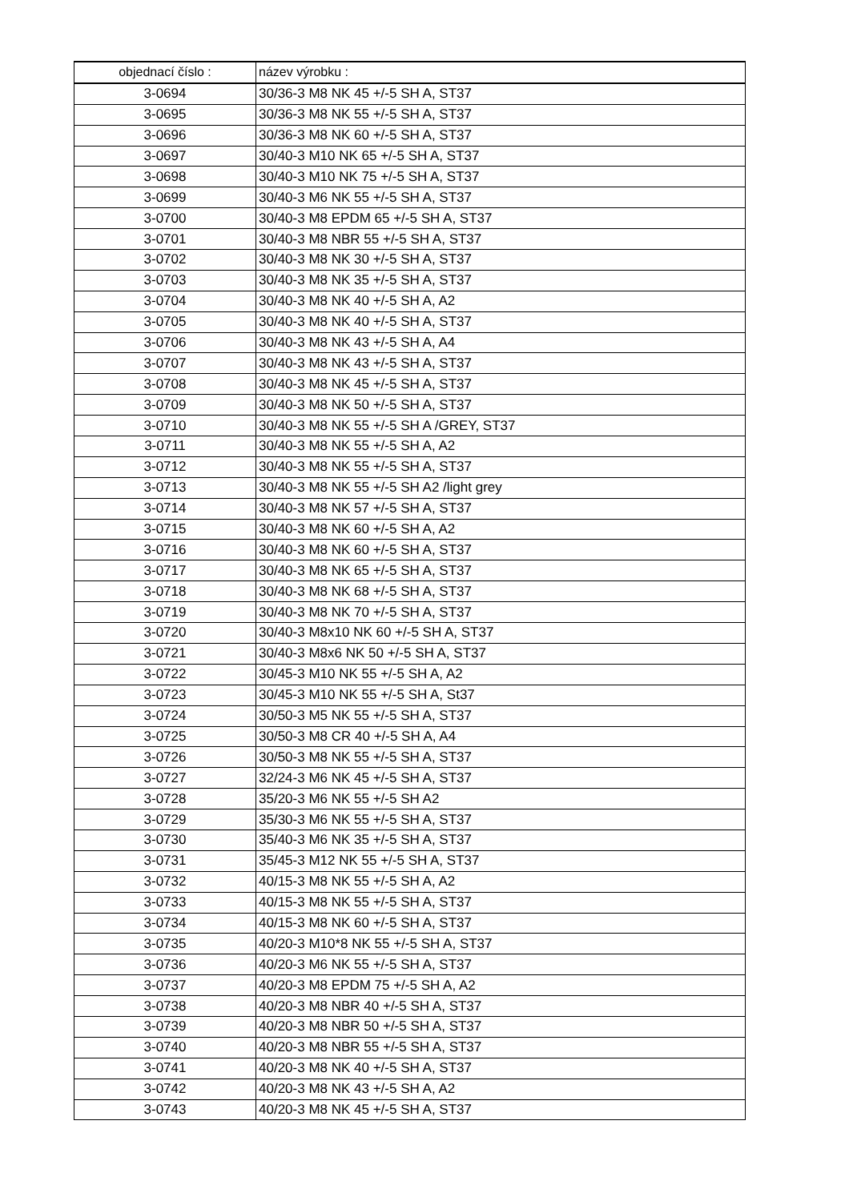| objednací číslo : | název výrobku : |
| --- | --- |
| 3-0694 | 30/36-3 M8 NK 45 +/-5 SH A, ST37 |
| 3-0695 | 30/36-3 M8 NK 55 +/-5 SH A, ST37 |
| 3-0696 | 30/36-3 M8 NK 60 +/-5 SH A, ST37 |
| 3-0697 | 30/40-3 M10 NK 65 +/-5 SH A, ST37 |
| 3-0698 | 30/40-3 M10 NK 75 +/-5 SH A, ST37 |
| 3-0699 | 30/40-3 M6 NK 55 +/-5 SH A, ST37 |
| 3-0700 | 30/40-3 M8 EPDM 65 +/-5 SH A, ST37 |
| 3-0701 | 30/40-3 M8 NBR 55 +/-5 SH A, ST37 |
| 3-0702 | 30/40-3 M8 NK 30 +/-5 SH A, ST37 |
| 3-0703 | 30/40-3 M8 NK 35 +/-5 SH A, ST37 |
| 3-0704 | 30/40-3 M8 NK 40 +/-5 SH A, A2 |
| 3-0705 | 30/40-3 M8 NK 40 +/-5 SH A, ST37 |
| 3-0706 | 30/40-3 M8 NK 43 +/-5 SH A, A4 |
| 3-0707 | 30/40-3 M8 NK 43 +/-5 SH A, ST37 |
| 3-0708 | 30/40-3 M8 NK 45 +/-5 SH A, ST37 |
| 3-0709 | 30/40-3 M8 NK 50 +/-5 SH A, ST37 |
| 3-0710 | 30/40-3 M8 NK 55 +/-5 SH A /GREY, ST37 |
| 3-0711 | 30/40-3 M8 NK 55 +/-5 SH A, A2 |
| 3-0712 | 30/40-3 M8 NK 55 +/-5 SH A, ST37 |
| 3-0713 | 30/40-3 M8 NK 55 +/-5 SH A2 /light grey |
| 3-0714 | 30/40-3 M8 NK 57 +/-5 SH A, ST37 |
| 3-0715 | 30/40-3 M8 NK 60 +/-5 SH A, A2 |
| 3-0716 | 30/40-3 M8 NK 60 +/-5 SH A, ST37 |
| 3-0717 | 30/40-3 M8 NK 65 +/-5 SH A, ST37 |
| 3-0718 | 30/40-3 M8 NK 68 +/-5 SH A, ST37 |
| 3-0719 | 30/40-3 M8 NK 70 +/-5 SH A, ST37 |
| 3-0720 | 30/40-3 M8x10 NK 60 +/-5 SH A, ST37 |
| 3-0721 | 30/40-3 M8x6 NK 50 +/-5 SH A, ST37 |
| 3-0722 | 30/45-3 M10 NK 55 +/-5 SH A, A2 |
| 3-0723 | 30/45-3 M10 NK 55 +/-5 SH A, St37 |
| 3-0724 | 30/50-3 M5 NK 55 +/-5 SH A, ST37 |
| 3-0725 | 30/50-3 M8 CR 40 +/-5 SH A, A4 |
| 3-0726 | 30/50-3 M8 NK 55 +/-5 SH A, ST37 |
| 3-0727 | 32/24-3 M6 NK 45 +/-5 SH A, ST37 |
| 3-0728 | 35/20-3 M6 NK 55 +/-5 SH A2 |
| 3-0729 | 35/30-3 M6 NK 55 +/-5 SH A, ST37 |
| 3-0730 | 35/40-3 M6 NK 35 +/-5 SH A, ST37 |
| 3-0731 | 35/45-3 M12 NK 55 +/-5 SH A, ST37 |
| 3-0732 | 40/15-3 M8 NK 55 +/-5 SH A, A2 |
| 3-0733 | 40/15-3 M8 NK 55 +/-5 SH A, ST37 |
| 3-0734 | 40/15-3 M8 NK 60 +/-5 SH A, ST37 |
| 3-0735 | 40/20-3 M10*8 NK 55 +/-5 SH A, ST37 |
| 3-0736 | 40/20-3 M6 NK 55 +/-5 SH A, ST37 |
| 3-0737 | 40/20-3 M8 EPDM 75 +/-5 SH A, A2 |
| 3-0738 | 40/20-3 M8 NBR 40 +/-5 SH A, ST37 |
| 3-0739 | 40/20-3 M8 NBR 50 +/-5 SH A, ST37 |
| 3-0740 | 40/20-3 M8 NBR 55 +/-5 SH A, ST37 |
| 3-0741 | 40/20-3 M8 NK 40 +/-5 SH A, ST37 |
| 3-0742 | 40/20-3 M8 NK 43 +/-5 SH A, A2 |
| 3-0743 | 40/20-3 M8 NK 45 +/-5 SH A, ST37 |